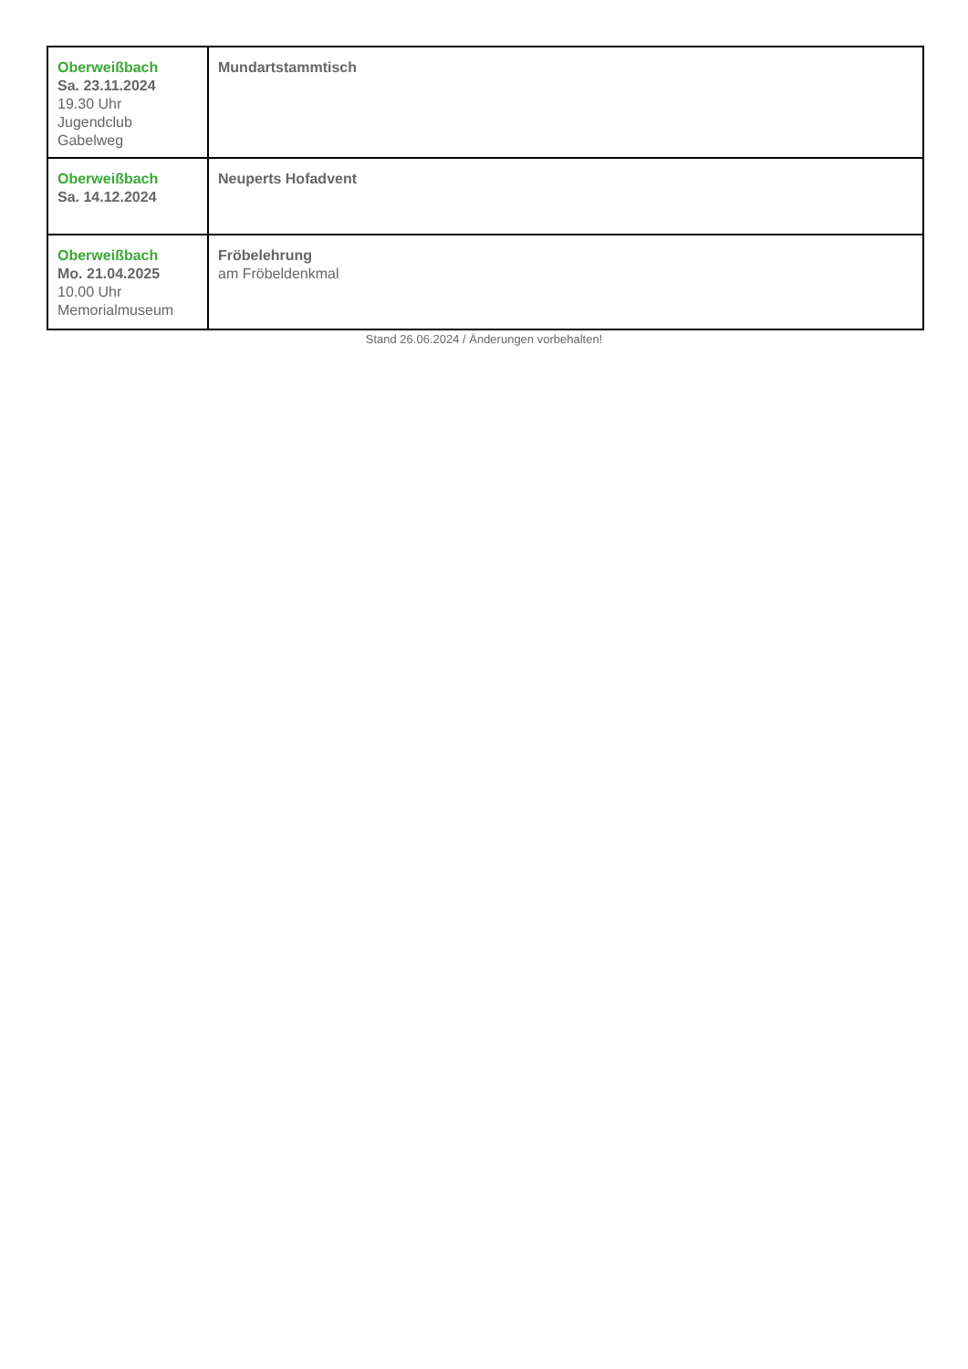| Oberweißbach Sa. 23.11.2024 19.30 Uhr Jugendclub Gabelweg | Mundartstammtisch |
| Oberweißbach Sa. 14.12.2024 | Neuperts Hofadvent |
| Oberweißbach Mo. 21.04.2025 10.00 Uhr Memorialmuseum | Fröbelehrung am Fröbeldenkmal |
Stand 26.06.2024 / Änderungen vorbehalten!